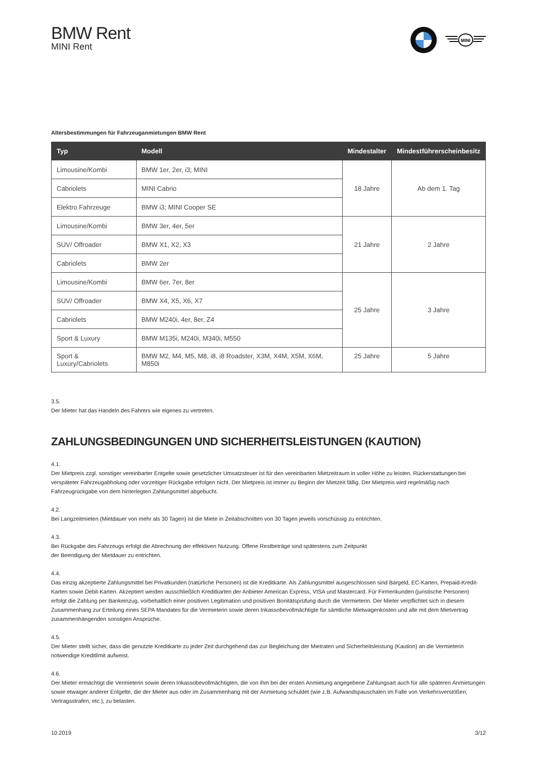BMW Rent
MINI Rent
MINI
Altersbestimmungen für Fahrzeuganmietungen BMW Rent
| Typ | Modell | Mindestalter | Mindestführerscheinbesitz |
| --- | --- | --- | --- |
| Limousine/Kombi | BMW 1er, 2er, i3; MINI | 18 Jahre | Ab dem 1. Tag |
| Cabriolets | MINI Cabrio | | |
| Elektro Fahrzeuge | BMW i3; MINI Cooper SE | | |
| Limousine/Kombi | BMW 3er, 4er, 5er | 21 Jahre | 2 Jahre |
| SUV/ Offroader | BMW X1, X2, X3 | | |
| Cabriolets | BMW 2er | | |
| Limousine/Kombi | BMW 6er, 7er, 8er | 25 Jahre | 3 Jahre |
| SUV/ Offroader | BMW X4, X5, X6, X7 | | |
| Cabriolets | BMW M240i, 4er, 8er, Z4 | | |
| Sport & Luxury | BMW M135i, M240i, M340i, M550 | | |
| Sport & Luxury/Cabriolets | BMW M2, M4, M5, M8, i8, i8 Roadster, X3M, X4M, X5M, X6M, M850i | 25 Jahre | 5 Jahre |
3.5.
Der Mieter hat das Handeln des Fahrers wie eigenes zu vertreten.
ZAHLUNGSBEDINGUNGEN UND SICHERHEITSLEISTUNGEN (KAUTION)
4.1.
Der Mietpreis zzgl. sonstiger vereinbarter Entgelte sowie gesetzlicher Umsatzsteuer ist für den vereinbarten Mietzeitraum in voller Höhe zu leisten. Rückerstattungen bei verspäteter Fahrzeugabholung oder vorzeitiger Rückgabe erfolgen nicht. Der Mietpreis ist immer zu Beginn der Mietzeit fällig. Der Mietpreis wird regelmäßig nach Fahrzeugrückgabe von dem hinterlegten Zahlungsmittel abgebucht.
4.2.
Bei Langzeitmieten (Mietdauer von mehr als 30 Tagen) ist die Miete in Zeitabschnitten von 30 Tagen jeweils vorschüssig zu entrichten.
4.3.
Bei Rückgabe des Fahrzeugs erfolgt die Abrechnung der effektiven Nutzung. Offene Restbeträge sind spätestens zum Zeitpunkt
der Beendigung der Mietdauer zu entrichten.
4.4.
Das einzig akzeptierte Zahlungsmittel bei Privatkunden (natürliche Personen) ist die Kreditkarte. Als Zahlungsmittel ausgeschlossen sind Bargeld, EC-Karten, Prepaid-Kredit-Karten sowie Debit-Karten. Akzeptiert werden ausschließlich Kreditkarten der Anbieter American Express, VISA und Mastercard. Für Firmenkunden (juristische Personen) erfolgt die Zahlung per Bankeinzug, vorbehaltlich einer positiven Legitimation und positiven Bonitätsprüfung durch die Vermieterin. Der Mieter verpflichtet sich in diesem Zusammenhang zur Erteilung eines SEPA Mandates für die Vermieterin sowie deren Inkassobevollmächtigte für sämtliche Mietwagenkosten und alle mit dem Mietvertrag zusammenhängenden sonstigen Ansprüche.
4.5.
Der Mieter stellt sicher, dass die genutzte Kreditkarte zu jeder Zeit durchgehend das zur Begleichung der Mietraten und Sicherheitsleistung (Kaution) an die Vermieterin notwendige Kreditlimit aufweist.
4.6.
Der Mieter ermächtigt die Vermieterin sowie deren Inkassobevollmächtigten, die von ihm bei der ersten Anmietung angegebene Zahlungsart auch für alle späteren Anmietungen sowie etwaiger anderer Entgelte, die der Mieter aus oder im Zusammenhang mit der Anmietung schuldet (wie z.B. Aufwandspauschalen im Falle von Verkehrsverstößen, Vertragsstrafen, etc.), zu belasten.
10.2019 3/12